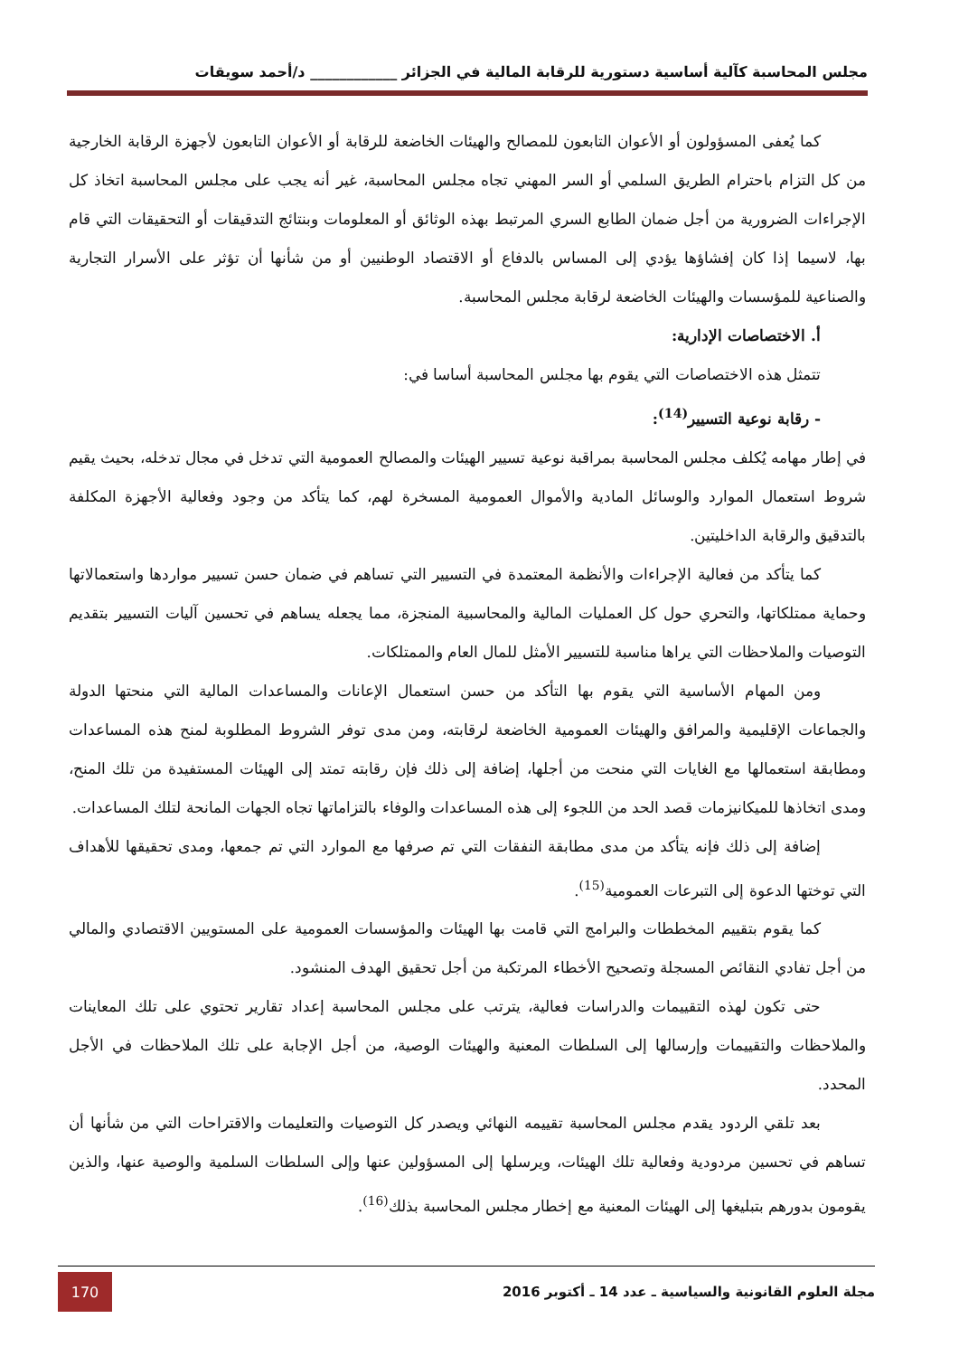مجلس المحاسبة كآلية أساسية دستورية للرقابة المالية في الجزائر ____________ د/أحمد سويقات
كما يُعفى المسؤولون أو الأعوان التابعون للمصالح والهيئات الخاضعة للرقابة أو الأعوان التابعون لأجهزة الرقابة الخارجية من كل التزام باحترام الطريق السلمي أو السر المهني تجاه مجلس المحاسبة، غير أنه يجب على مجلس المحاسبة اتخاذ كل الإجراءات الضرورية من أجل ضمان الطابع السري المرتبط بهذه الوثائق أو المعلومات وبنتائج التدقيقات أو التحقيقات التي قام بها، لاسيما إذا كان إفشاؤها يؤدي إلى المساس بالدفاع أو الاقتصاد الوطنيين أو من شأنها أن تؤثر على الأسرار التجارية والصناعية للمؤسسات والهيئات الخاضعة لرقابة مجلس المحاسبة.
أ. الاختصاصات الإدارية:
تتمثل هذه الاختصاصات التي يقوم بها مجلس المحاسبة أساسا في:
- رقابة نوعية التسيير<sup>(14)</sup>:
في إطار مهامه يُكلف مجلس المحاسبة بمراقبة نوعية تسيير الهيئات والمصالح العمومية التي تدخل في مجال تدخله، بحيث يقيم شروط استعمال الموارد والوسائل المادية والأموال العمومية المسخرة لهم، كما يتأكد من وجود وفعالية الأجهزة المكلفة بالتدقيق والرقابة الداخليتين.
كما يتأكد من فعالية الإجراءات والأنظمة المعتمدة في التسيير التي تساهم في ضمان حسن تسيير مواردها واستعمالاتها وحماية ممتلكاتها، والتحري حول كل العمليات المالية والمحاسبية المنجزة، مما يجعله يساهم في تحسين آليات التسيير بتقديم التوصيات والملاحظات التي يراها مناسبة للتسيير الأمثل للمال العام والممتلكات.
ومن المهام الأساسية التي يقوم بها التأكد من حسن استعمال الإعانات والمساعدات المالية التي منحتها الدولة والجماعات الإقليمية والمرافق والهيئات العمومية الخاضعة لرقابته، ومن مدى توفر الشروط المطلوبة لمنح هذه المساعدات ومطابقة استعمالها مع الغايات التي منحت من أجلها، إضافة إلى ذلك فإن رقابته تمتد إلى الهيئات المستفيدة من تلك المنح، ومدى اتخاذها للميكانيزمات قصد الحد من اللجوء إلى هذه المساعدات والوفاء بالتزاماتها تجاه الجهات المانحة لتلك المساعدات.
إضافة إلى ذلك فإنه يتأكد من مدى مطابقة النفقات التي تم صرفها مع الموارد التي تم جمعها، ومدى تحقيقها للأهداف التي توختها الدعوة إلى التبرعات العمومية<sup>(15)</sup>.
كما يقوم بتقييم المخططات والبرامج التي قامت بها الهيئات والمؤسسات العمومية على المستويين الاقتصادي والمالي من أجل تفادي النقائص المسجلة وتصحيح الأخطاء المرتكبة من أجل تحقيق الهدف المنشود.
حتى تكون لهذه التقييمات والدراسات فعالية، يترتب على مجلس المحاسبة إعداد تقارير تحتوي على تلك المعاينات والملاحظات والتقييمات وإرسالها إلى السلطات المعنية والهيئات الوصية، من أجل الإجابة على تلك الملاحظات في الأجل المحدد.
بعد تلقي الردود يقدم مجلس المحاسبة تقييمه النهائي ويصدر كل التوصيات والتعليمات والاقتراحات التي من شأنها أن تساهم في تحسين مردودية وفعالية تلك الهيئات، ويرسلها إلى المسؤولين عنها وإلى السلطات السلمية والوصية عنها، والذين يقومون بدورهم بتبليغها إلى الهيئات المعنية مع إخطار مجلس المحاسبة بذلك<sup>(16)</sup>.
مجلة العلوم القانونية والسياسية ـ عدد 14 ـ أكتوبر 2016 170